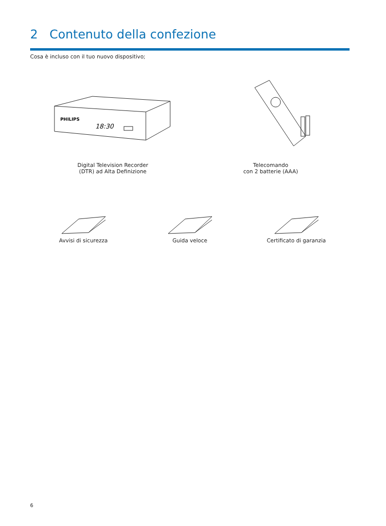2 Contenuto della confezione
Cosa è incluso con il tuo nuovo dispositivo;
PHILIPS
18:30
Digital Television Recorder
(DTR) ad Alta Definizione
Telecomando
con 2 batterie (AAA)
Avvisi di sicurezza Guida veloce Certificato di garanzia
6